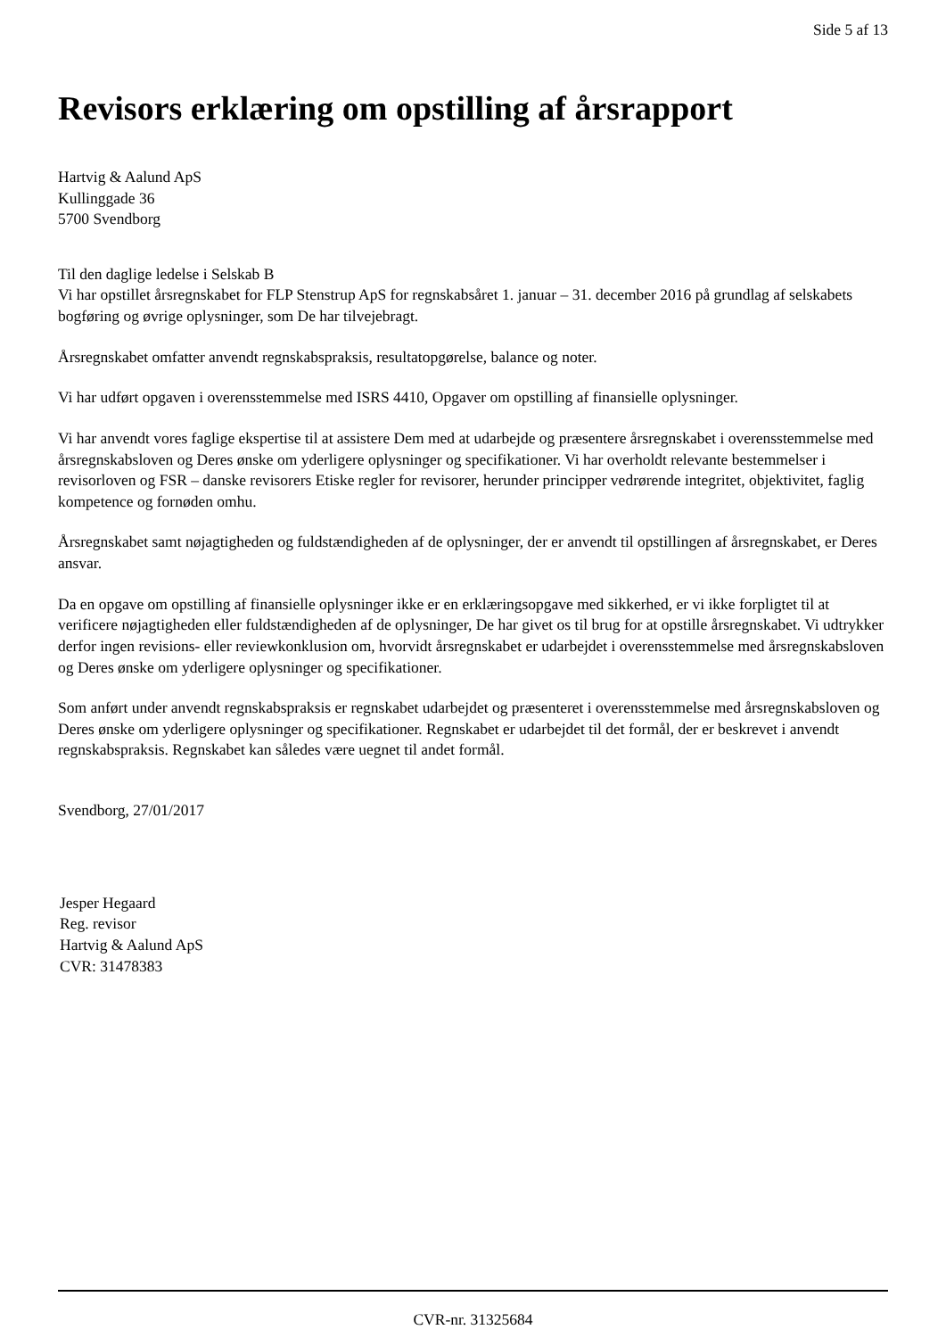Side 5 af 13
Revisors erklæring om opstilling af årsrapport
Hartvig & Aalund ApS
Kullinggade 36
5700 Svendborg
Til den daglige ledelse i Selskab B
Vi har opstillet årsregnskabet for FLP Stenstrup ApS for regnskabsåret 1. januar – 31. december 2016 på grundlag af selskabets bogføring og øvrige oplysninger, som De har tilvejebragt.
Årsregnskabet omfatter anvendt regnskabspraksis, resultatopgørelse, balance og noter.
Vi har udført opgaven i overensstemmelse med ISRS 4410, Opgaver om opstilling af finansielle oplysninger.
Vi har anvendt vores faglige ekspertise til at assistere Dem med at udarbejde og præsentere årsregnskabet i overensstemmelse med årsregnskabsloven og Deres ønske om yderligere oplysninger og specifikationer. Vi har overholdt relevante bestemmelser i revisorloven og FSR – danske revisorers Etiske regler for revisorer, herunder principper vedrørende integritet, objektivitet, faglig kompetence og fornøden omhu.
Årsregnskabet samt nøjagtigheden og fuldstændigheden af de oplysninger, der er anvendt til opstillingen af årsregnskabet, er Deres ansvar.
Da en opgave om opstilling af finansielle oplysninger ikke er en erklæringsopgave med sikkerhed, er vi ikke forpligtet til at verificere nøjagtigheden eller fuldstændigheden af de oplysninger, De har givet os til brug for at opstille årsregnskabet. Vi udtrykker derfor ingen revisions- eller reviewkonklusion om, hvorvidt årsregnskabet er udarbejdet i overensstemmelse med årsregnskabsloven og Deres ønske om yderligere oplysninger og specifikationer.
Som anført under anvendt regnskabspraksis er regnskabet udarbejdet og præsenteret i overensstemmelse med årsregnskabsloven og Deres ønske om yderligere oplysninger og specifikationer. Regnskabet er udarbejdet til det formål, der er beskrevet i anvendt regnskabspraksis. Regnskabet kan således være uegnet til andet formål.
Svendborg, 27/01/2017
Jesper Hegaard
Reg. revisor
Hartvig & Aalund ApS
CVR: 31478383
CVR-nr. 31325684